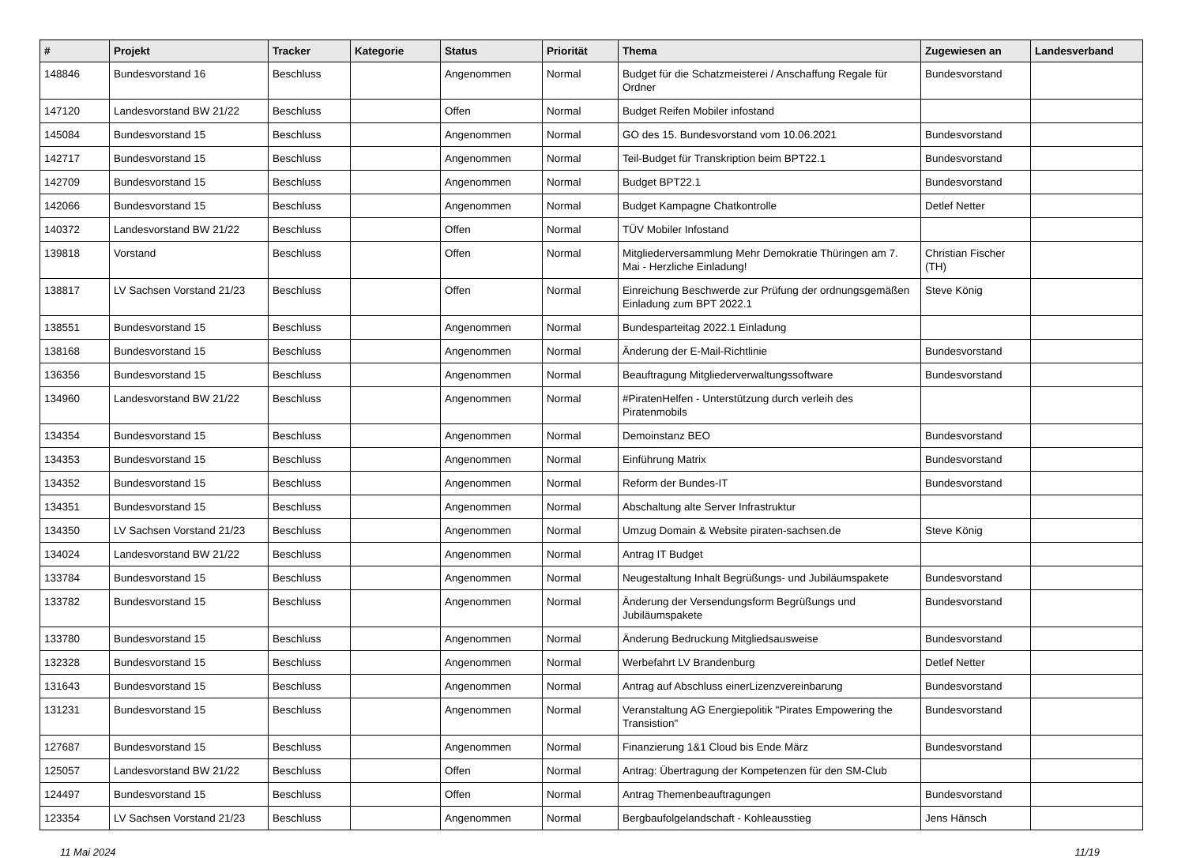| # | Projekt | Tracker | Kategorie | Status | Priorität | Thema | Zugewiesen an | Landesverband |
| --- | --- | --- | --- | --- | --- | --- | --- | --- |
| 148846 | Bundesvorstand 16 | Beschluss | | Angenommen | Normal | Budget für die Schatzmeisterei / Anschaffung Regale für Ordner | Bundesvorstand | |
| 147120 | Landesvorstand BW 21/22 | Beschluss | | Offen | Normal | Budget Reifen Mobiler infostand | | |
| 145084 | Bundesvorstand 15 | Beschluss | | Angenommen | Normal | GO des 15. Bundesvorstand vom 10.06.2021 | Bundesvorstand | |
| 142717 | Bundesvorstand 15 | Beschluss | | Angenommen | Normal | Teil-Budget für Transkription beim BPT22.1 | Bundesvorstand | |
| 142709 | Bundesvorstand 15 | Beschluss | | Angenommen | Normal | Budget BPT22.1 | Bundesvorstand | |
| 142066 | Bundesvorstand 15 | Beschluss | | Angenommen | Normal | Budget Kampagne Chatkontrolle | Detlef Netter | |
| 140372 | Landesvorstand BW 21/22 | Beschluss | | Offen | Normal | TÜV Mobiler Infostand | | |
| 139818 | Vorstand | Beschluss | | Offen | Normal | Mitgliederversammlung Mehr Demokratie Thüringen am 7. Mai - Herzliche Einladung! | Christian Fischer (TH) | |
| 138817 | LV Sachsen Vorstand 21/23 | Beschluss | | Offen | Normal | Einreichung Beschwerde zur Prüfung der ordnungsgemäßen Einladung zum BPT 2022.1 | Steve König | |
| 138551 | Bundesvorstand 15 | Beschluss | | Angenommen | Normal | Bundesparteitag 2022.1 Einladung | | |
| 138168 | Bundesvorstand 15 | Beschluss | | Angenommen | Normal | Änderung der E-Mail-Richtlinie | Bundesvorstand | |
| 136356 | Bundesvorstand 15 | Beschluss | | Angenommen | Normal | Beauftragung Mitgliederverwaltungssoftware | Bundesvorstand | |
| 134960 | Landesvorstand BW 21/22 | Beschluss | | Angenommen | Normal | #PiratenHelfen - Unterstützung durch verleih des Piratenmobils | | |
| 134354 | Bundesvorstand 15 | Beschluss | | Angenommen | Normal | Demoinstanz BEO | Bundesvorstand | |
| 134353 | Bundesvorstand 15 | Beschluss | | Angenommen | Normal | Einführung Matrix | Bundesvorstand | |
| 134352 | Bundesvorstand 15 | Beschluss | | Angenommen | Normal | Reform der Bundes-IT | Bundesvorstand | |
| 134351 | Bundesvorstand 15 | Beschluss | | Angenommen | Normal | Abschaltung alte Server Infrastruktur | | |
| 134350 | LV Sachsen Vorstand 21/23 | Beschluss | | Angenommen | Normal | Umzug Domain & Website piraten-sachsen.de | Steve König | |
| 134024 | Landesvorstand BW 21/22 | Beschluss | | Angenommen | Normal | Antrag IT Budget | | |
| 133784 | Bundesvorstand 15 | Beschluss | | Angenommen | Normal | Neugestaltung Inhalt Begrüßungs- und Jubiläumspakete | Bundesvorstand | |
| 133782 | Bundesvorstand 15 | Beschluss | | Angenommen | Normal | Änderung der Versendungsform Begrüßungs und Jubiläumspakete | Bundesvorstand | |
| 133780 | Bundesvorstand 15 | Beschluss | | Angenommen | Normal | Änderung Bedruckung Mitgliedsausweise | Bundesvorstand | |
| 132328 | Bundesvorstand 15 | Beschluss | | Angenommen | Normal | Werbefahrt LV Brandenburg | Detlef Netter | |
| 131643 | Bundesvorstand 15 | Beschluss | | Angenommen | Normal | Antrag auf Abschluss einerLizenzvereinbarung | Bundesvorstand | |
| 131231 | Bundesvorstand 15 | Beschluss | | Angenommen | Normal | Veranstaltung AG Energiepolitik "Pirates Empowering the Transistion" | Bundesvorstand | |
| 127687 | Bundesvorstand 15 | Beschluss | | Angenommen | Normal | Finanzierung 1&1 Cloud bis Ende März | Bundesvorstand | |
| 125057 | Landesvorstand BW 21/22 | Beschluss | | Offen | Normal | Antrag: Übertragung der Kompetenzen für den SM-Club | | |
| 124497 | Bundesvorstand 15 | Beschluss | | Offen | Normal | Antrag Themenbeauftragungen | Bundesvorstand | |
| 123354 | LV Sachsen Vorstand 21/23 | Beschluss | | Angenommen | Normal | Bergbaufolgelandschaft - Kohleausstieg | Jens Hänsch | |
11 Mai 2024 11/19